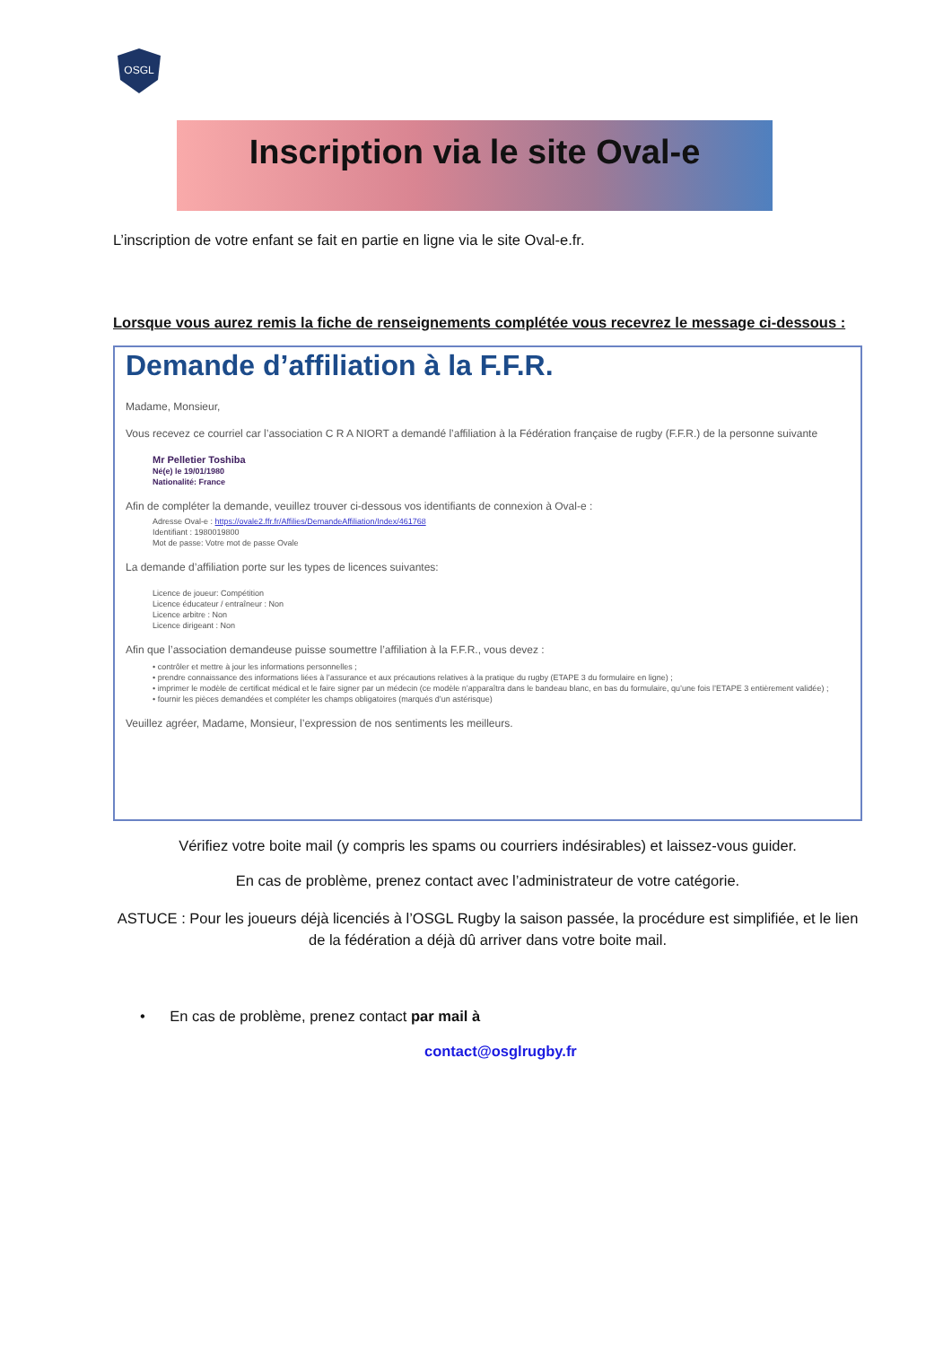OSGL
Inscription via le site Oval-e
L’inscription de votre enfant se fait en partie en ligne via le site Oval-e.fr.
Lorsque vous aurez remis la fiche de renseignements complétée vous recevrez le message ci-dessous :
Demande d’affiliation à la F.F.R.
Madame, Monsieur,
Vous recevez ce courriel car l’association C R A NIORT a demandé l’affiliation à la Fédération française de rugby (F.F.R.) de la personne suivante
Mr Pelletier Toshiba
Né(e) le 19/01/1980
Nationalité: France
Afin de compléter la demande, veuillez trouver ci-dessous vos identifiants de connexion à Oval-e :
Adresse Oval-e : https://ovale2.ffr.fr/Affilies/DemandeAffiliation/Index/461768
Identifiant : 1980019800
Mot de passe: Votre mot de passe Ovale
La demande d’affiliation porte sur les types de licences suivantes:
Licence de joueur: Compétition
Licence éducateur / entraîneur : Non
Licence arbitre : Non
Licence dirigeant : Non
Afin que l’association demandeuse puisse soumettre l’affiliation à la F.F.R., vous devez :
• contrôler et mettre à jour les informations personnelles ;
• prendre connaissance des informations liées à l’assurance et aux précautions relatives à la pratique du rugby (ETAPE 3 du formulaire en ligne) ;
• imprimer le modèle de certificat médical et le faire signer par un médecin (ce modèle n’apparaîtra dans le bandeau blanc, en bas du formulaire, qu’une fois l’ETAPE 3 entièrement validée) ;
• fournir les pièces demandées et compléter les champs obligatoires (marqués d’un astérisque)
Veuillez agréer, Madame, Monsieur, l’expression de nos sentiments les meilleurs.
Vérifiez votre boite mail (y compris les spams ou courriers indésirables) et laissez-vous guider.
En cas de problème, prenez contact avec l’administrateur de votre catégorie.
ASTUCE : Pour les joueurs déjà licenciés à l’OSGL Rugby la saison passée, la procédure est simplifiée, et le lien de la fédération a déjà dû arriver dans votre boite mail.
• En cas de problème, prenez contact par mail à
contact@osglrugby.fr